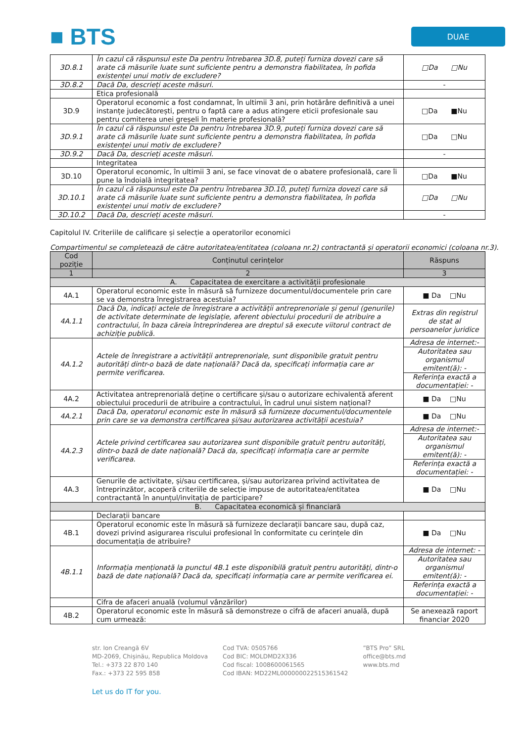■ BTS
DUAE
| 3D.8.1 | În cazul că răspunsul este Da pentru întrebarea 3D.8, puteți furniza dovezi care să arate că măsurile luate sunt suficiente pentru a demonstra fiabilitatea, în pofida existenței unui motiv de excludere? | □Da □Nu |
| 3D.8.2 | Dacă Da, descrieți aceste măsuri. | - |
| | Etica profesională | |
| 3D.9 | Operatorul economic a fost condamnat, în ultimii 3 ani, prin hotărâre definitivă a unei instanțe judecătorești, pentru o faptă care a adus atingere eticii profesionale sau pentru comiterea unei greșeli în materie profesională? | □Da ■Nu |
| 3D.9.1 | În cazul că răspunsul este Da pentru întrebarea 3D.9, puteți furniza dovezi care să arate că măsurile luate sunt suficiente pentru a demonstra fiabilitatea, în pofida existenței unui motiv de excludere? | □Da □Nu |
| 3D.9.2 | Dacă Da, descrieți aceste măsuri. | - |
| | Integritatea | |
| 3D.10 | Operatorul economic, în ultimii 3 ani, se face vinovat de o abatere profesională, care îi pune la îndoială integritatea? | □Da ■Nu |
| 3D.10.1 | În cazul că răspunsul este Da pentru întrebarea 3D.10, puteți furniza dovezi care să arate că măsurile luate sunt suficiente pentru a demonstra fiabilitatea, în pofida existenței unui motiv de excludere? | □Da □Nu |
| 3D.10.2 | Dacă Da, descrieți aceste măsuri. | - |
Capitolul IV. Criteriile de calificare și selecție a operatorilor economici
Compartimentul se completează de către autoritatea/entitatea (coloana nr.2) contractantă și operatorii economici (coloana nr.3).
| Cod poziție | Conținutul cerințelor | Răspuns |
| --- | --- | --- |
| 1 | 2 | 3 |
| A. Capacitatea de exercitare a activității profesionale | | |
| 4A.1 | Operatorul economic este în măsură să furnizeze documentul/documentele prin care se va demonstra înregistrarea acestuia? | ■ Da □Nu |
| 4A.1.1 | Dacă Da, indicați actele de înregistrare a activității antreprenoriale și genul (genurile) de activitate determinate de legislație, aferent obiectului procedurii de atribuire a contractului, în baza căreia întreprinderea are dreptul să execute viitorul contract de achiziție publică. | Extras din registrul de stat al persoanelor juridice |
| 4A.1.2 | Actele de înregistrare a activității antreprenoriale, sunt disponibile gratuit pentru autorități dintr-o bază de date națională? Dacă da, specificați informația care ar permite verificarea. | Adresa de internet:- |
| | | Autoritatea sau organismul emitent(ă): - |
| | | Referința exactă a documentației: - |
| 4A.2 | Activitatea antreprenorială deține o certificare și/sau o autorizare echivalentă aferent obiectului procedurii de atribuire a contractului, în cadrul unui sistem național? | ■ Da □Nu |
| 4A.2.1 | Dacă Da, operatorul economic este în măsură să furnizeze documentul/documentele prin care se va demonstra certificarea și/sau autorizarea activității acestuia? | ■ Da □Nu |
| 4A.2.3 | Actele privind certificarea sau autorizarea sunt disponibile gratuit pentru autorități, dintr-o bază de date națională? Dacă da, specificați informația care ar permite verificarea. | Adresa de internet:- |
| | | Autoritatea sau organismul emitent(ă): - |
| | | Referința exactă a documentației: - |
| 4A.3 | Genurile de activitate, și/sau certificarea, și/sau autorizarea privind activitatea de întreprinzător, acoperă criteriile de selecție impuse de autoritatea/entitatea contractantă în anunțul/invitația de participare? | ■ Da □Nu |
| B. Capacitatea economică și financiară | | |
| | Declarații bancare | |
| 4B.1 | Operatorul economic este în măsură să furnizeze declarații bancare sau, după caz, dovezi privind asigurarea riscului profesional în conformitate cu cerințele din documentația de atribuire? | ■ Da □Nu |
| 4B.1.1 | Informația menționată la punctul 4B.1 este disponibilă gratuit pentru autorități, dintr-o bază de date națională? Dacă da, specificați informația care ar permite verificarea ei. | Adresa de internet: - |
| | | Autoritatea sau organismul emitent(ă): - |
| | | Referința exactă a documentației: - |
| | Cifra de afaceri anuală (volumul vânzărilor) | |
| 4B.2 | Operatorul economic este în măsură să demonstreze o cifră de afaceri anuală, după cum urmează: | Se anexează raport financiar 2020 |
str. Ion Creangă 6V
MD-2069, Chișinău, Republica Moldova
Tel.: +373 22 870 140
Fax.: +373 22 595 858
Cod TVA: 0505766
Cod BIC: MOLDMD2X336
Cod fiscal: 1008600061565
Cod IBAN: MD22ML000000022515361542
”BTS Pro” SRL
office@bts.md
www.bts.md
Let us do IT for you.